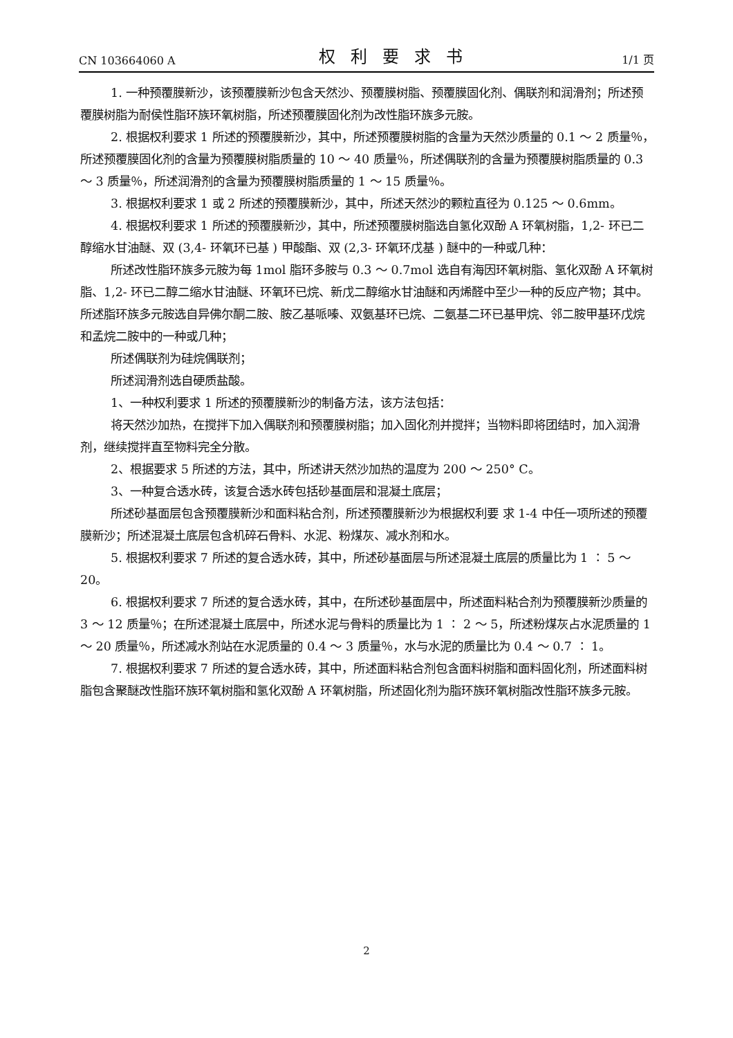CN 103664060 A 权利要求书 1/1 页
1. 一种预覆膜新沙，该预覆膜新沙包含天然沙、预覆膜树脂、预覆膜固化剂、偶联剂和润滑剂；所述预覆膜树脂为耐侯性脂环族环氧树脂，所述预覆膜固化剂为改性脂环族多元胺。
2. 根据权利要求 1 所述的预覆膜新沙，其中，所述预覆膜树脂的含量为天然沙质量的 0.1 ～ 2 质量％，所述预覆膜固化剂的含量为预覆膜树脂质量的 10 ～ 40 质量％，所述偶联剂的含量为预覆膜树脂质量的 0.3 ～ 3 质量％，所述润滑剂的含量为预覆膜树脂质量的 1 ～ 15 质量％。
3. 根据权利要求 1 或 2 所述的预覆膜新沙，其中，所述天然沙的颗粒直径为 0.125 ～ 0.6mm。
4. 根据权利要求 1 所述的预覆膜新沙，其中，所述预覆膜树脂选自氢化双酚 A 环氧树脂，1,2- 环已二醇缩水甘油醚、双 (3,4- 环氧环已基 ) 甲酸酯、双 (2,3- 环氧环戊基 ) 醚中的一种或几种：
所述改性脂环族多元胺为每 1mol 脂环多胺与 0.3 ～ 0.7mol 选自有海因环氧树脂、氢化双酚 A 环氧树脂、1,2- 环已二醇二缩水甘油醚、环氧环已烷、新戊二醇缩水甘油醚和丙烯醛中至少一种的反应产物；其中。所述脂环族多元胺选自异佛尔酮二胺、胺乙基哌嗪、双氨基环已烷、二氨基二环已基甲烷、邻二胺甲基环戊烷和孟烷二胺中的一种或几种；
所述偶联剂为硅烷偶联剂；
所述润滑剂选自硬质盐酸。
1、一种权利要求 1 所述的预覆膜新沙的制备方法，该方法包括：
将天然沙加热，在搅拌下加入偶联剂和预覆膜树脂；加入固化剂并搅拌；当物料即将团结时，加入润滑剂，继续搅拌直至物料完全分散。
2、根据要求 5 所述的方法，其中，所述讲天然沙加热的温度为 200 ～ 250° C。
3、一种复合透水砖，该复合透水砖包括砂基面层和混凝土底层；
所述砂基面层包含预覆膜新沙和面料粘合剂，所述预覆膜新沙为根据权利要 求 1-4 中任一项所述的预覆膜新沙；所述混凝土底层包含机碎石骨料、水泥、粉煤灰、减水剂和水。
5. 根据权利要求 7 所述的复合透水砖，其中，所述砂基面层与所述混凝土底层的质量比为 1 ∶ 5 ～ 20。
6. 根据权利要求 7 所述的复合透水砖，其中，在所述砂基面层中，所述面料粘合剂为预覆膜新沙质量的 3 ～ 12 质量％；在所述混凝土底层中，所述水泥与骨料的质量比为 1 ∶ 2 ～ 5，所述粉煤灰占水泥质量的 1 ～ 20 质量％，所述减水剂站在水泥质量的 0.4 ～ 3 质量％，水与水泥的质量比为 0.4 ～ 0.7 ∶ 1。
7. 根据权利要求 7 所述的复合透水砖，其中，所述面料粘合剂包含面料树脂和面料固化剂，所述面料树脂包含聚醚改性脂环族环氧树脂和氢化双酚 A 环氧树脂，所述固化剂为脂环族环氧树脂改性脂环族多元胺。
2